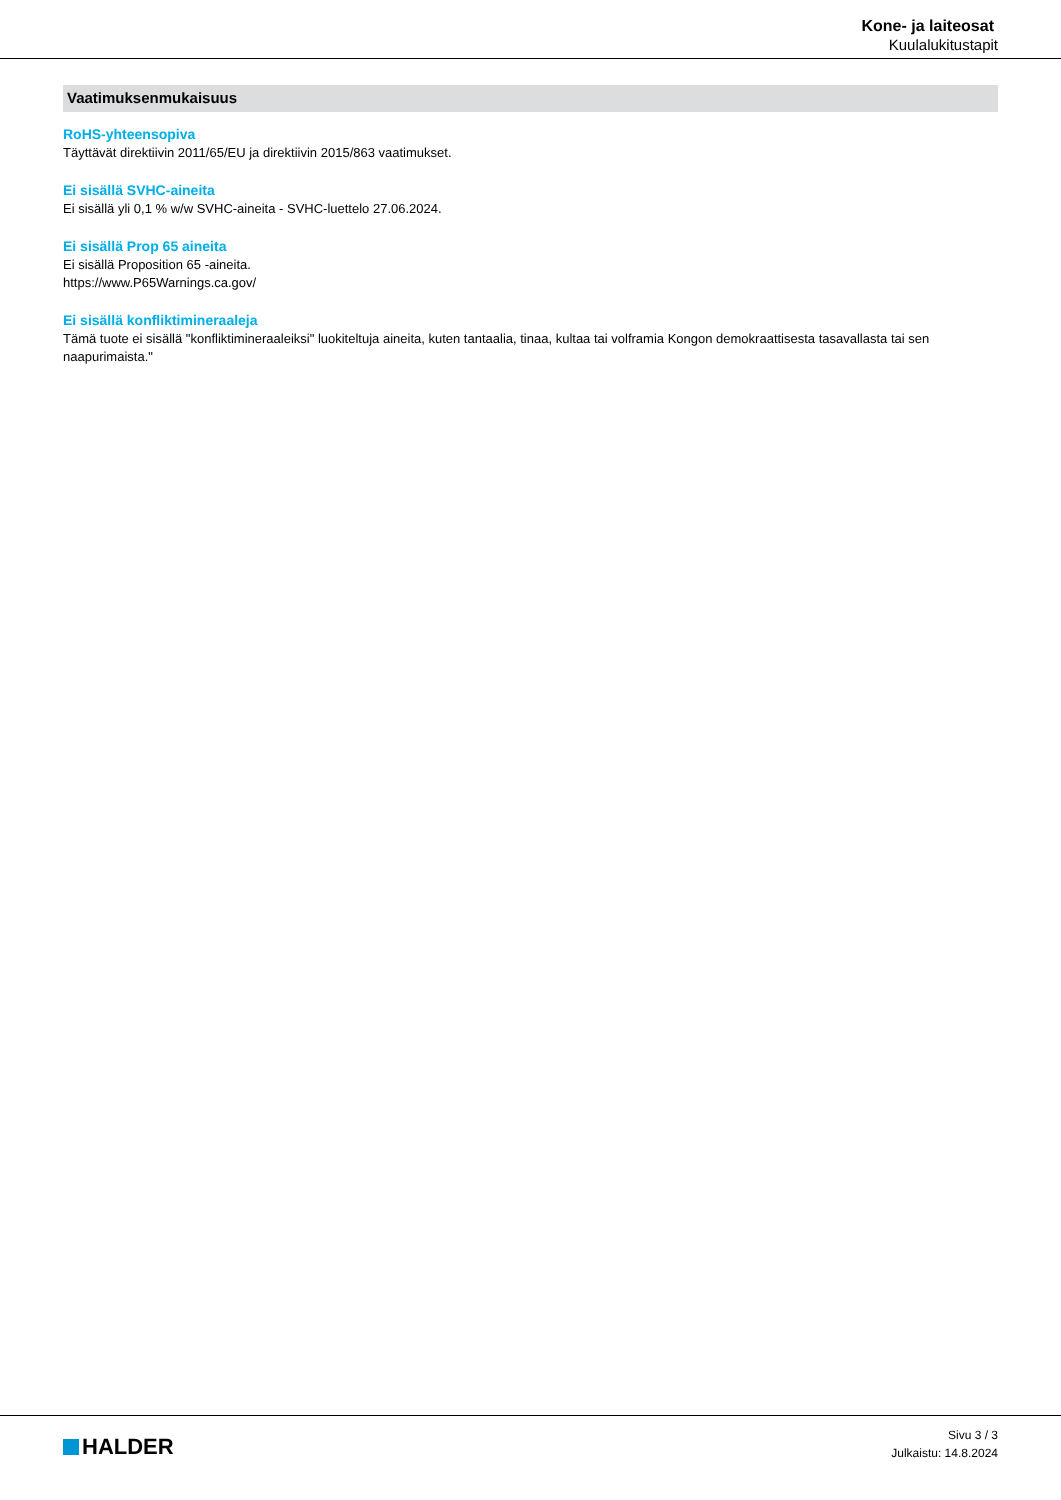Kone- ja laiteosat
Kuulalukitustapit
Vaatimuksenmukaisuus
RoHS-yhteensopiva
Täyttävät direktiivin 2011/65/EU ja direktiivin 2015/863 vaatimukset.
Ei sisällä SVHC-aineita
Ei sisällä yli 0,1 % w/w SVHC-aineita - SVHC-luettelo 27.06.2024.
Ei sisällä Prop 65 aineita
Ei sisällä Proposition 65 -aineita.
https://www.P65Warnings.ca.gov/
Ei sisällä konfliktimineraaleja
Tämä tuote ei sisällä "konfliktimineraaleiksi" luokiteltuja aineita, kuten tantaalia, tinaa, kultaa tai volframia Kongon demokraattisesta tasavallasta tai sen naapurimaista."
HALDER
Sivu 3 / 3
Julkaistu: 14.8.2024